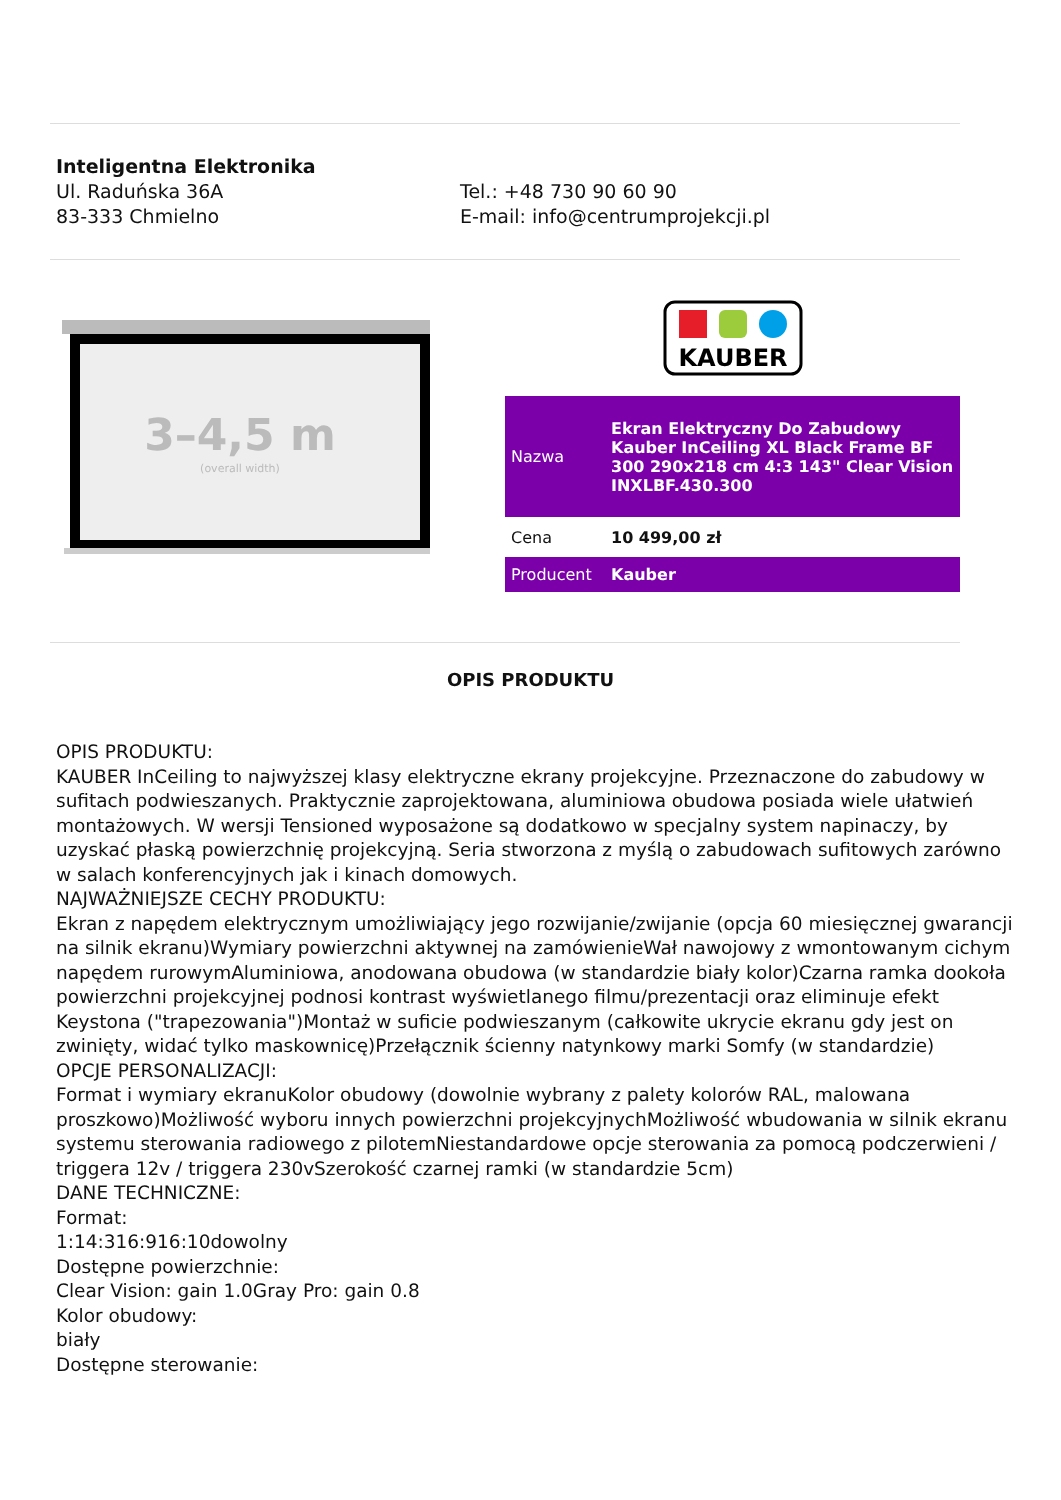Inteligentna Elektronika
Ul. Raduńska 36A
83-333 Chmielno
Tel.: +48 730 90 60 90
E-mail: info@centrumprojekcji.pl
3–4,5 m
(overall width)
KAUBER
| Nazwa | Ekran Elektryczny Do Zabudowy Kauber InCeiling XL Black Frame BF 300 290x218 cm 4:3 143" Clear Vision INXLBF.430.300 |
| Cena | 10 499,00 zł |
| Producent | Kauber |
OPIS PRODUKTU
OPIS PRODUKTU:
KAUBER InCeiling to najwyższej klasy elektryczne ekrany projekcyjne. Przeznaczone do zabudowy w sufitach podwieszanych. Praktycznie zaprojektowana, aluminiowa obudowa posiada wiele ułatwień montażowych. W wersji Tensioned wyposażone są dodatkowo w specjalny system napinaczy, by uzyskać płaską powierzchnię projekcyjną. Seria stworzona z myślą o zabudowach sufitowych zarówno w salach konferencyjnych jak i kinach domowych.
NAJWAŻNIEJSZE CECHY PRODUKTU:
Ekran z napędem elektrycznym umożliwiający jego rozwijanie/zwijanie (opcja 60 miesięcznej gwarancji na silnik ekranu)Wymiary powierzchni aktywnej na zamówienieWał nawojowy z wmontowanym cichym napędem rurowymAluminiowa, anodowana obudowa (w standardzie biały kolor)Czarna ramka dookoła powierzchni projekcyjnej podnosi kontrast wyświetlanego filmu/prezentacji oraz eliminuje efekt Keystona ("trapezowania")Montaż w suficie podwieszanym (całkowite ukrycie ekranu gdy jest on zwinięty, widać tylko maskownicę)Przełącznik ścienny natynkowy marki Somfy (w standardzie)
OPCJE PERSONALIZACJI:
Format i wymiary ekranuKolor obudowy (dowolnie wybrany z palety kolorów RAL, malowana proszkowo)Możliwość wyboru innych powierzchni projekcyjnychMożliwość wbudowania w silnik ekranu systemu sterowania radiowego z pilotemNiestandardowe opcje sterowania za pomocą podczerwieni / triggera 12v / triggera 230vSzerokość czarnej ramki (w standardzie 5cm)
DANE TECHNICZNE:
Format:
1:14:316:916:10dowolny
Dostępne powierzchnie:
Clear Vision: gain 1.0Gray Pro: gain 0.8
Kolor obudowy:
biały
Dostępne sterowanie: